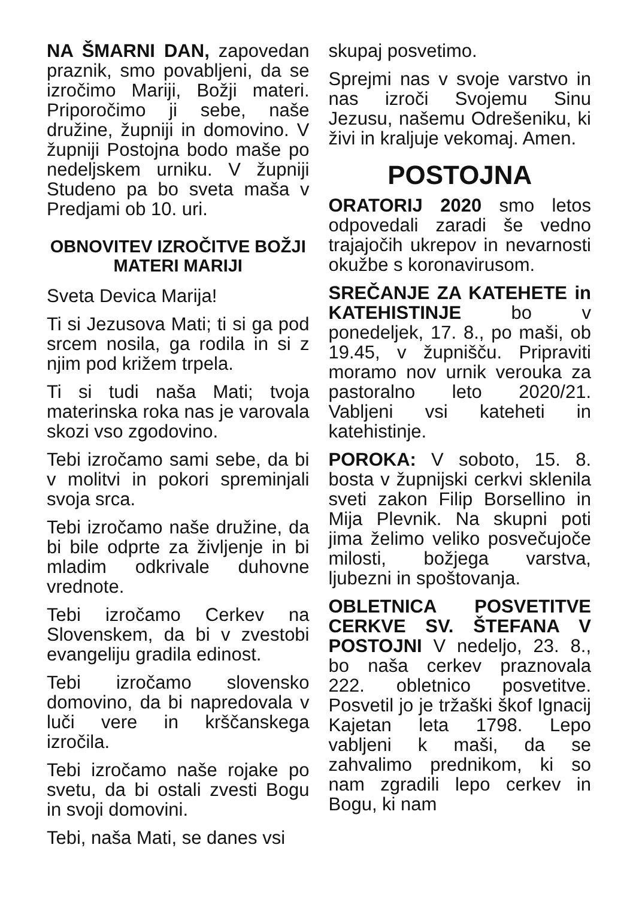NA ŠMARNI DAN, zapovedan praznik, smo povabljeni, da se izročimo Mariji, Božji materi. Priporočimo ji sebe, naše družine, župniji in domovino. V župniji Postojna bodo maše po nedeljskem urniku. V župniji Studeno pa bo sveta maša v Predjami ob 10. uri.
OBNOVITEV IZROČITVE BOŽJI MATERI MARIJI
Sveta Devica Marija!
Ti si Jezusova Mati; ti si ga pod srcem nosila, ga rodila in si z njim pod križem trpela.
Ti si tudi naša Mati; tvoja materinska roka nas je varovala skozi vso zgodovino.
Tebi izročamo sami sebe, da bi v molitvi in pokori spreminjali svoja srca.
Tebi izročamo naše družine, da bi bile odprte za življenje in bi mladim odkrivale duhovne vrednote.
Tebi izročamo Cerkev na Slovenskem, da bi v zvestobi evangeliju gradila edinost.
Tebi izročamo slovensko domovino, da bi napredovala v luči vere in krščanskega izročila.
Tebi izročamo naše rojake po svetu, da bi ostali zvesti Bogu in svoji domovini.
Tebi, naša Mati, se danes vsi
skupaj posvetimo.
Sprejmi nas v svoje varstvo in nas izroči Svojemu Sinu Jezusu, našemu Odrešeniku, ki živi in kraljuje vekomaj. Amen.
POSTOJNA
ORATORIJ 2020 smo letos odpovedali zaradi še vedno trajajočih ukrepov in nevarnosti okužbe s koronavirusom.
SREČANJE ZA KATEHETE in KATEHISTINJE bo v ponedeljek, 17. 8., po maši, ob 19.45, v župnišču. Pripraviti moramo nov urnik verouka za pastoralno leto 2020/21. Vabljeni vsi kateheti in katehistinje.
POROKA: V soboto, 15. 8. bosta v župnijski cerkvi sklenila sveti zakon Filip Borsellino in Mija Plevnik. Na skupni poti jima želimo veliko posvečujoče milosti, božjega varstva, ljubezni in spoštovanja.
OBLETNICA POSVETITVE CERKVE SV. ŠTEFANA V POSTOJNI V nedeljo, 23. 8., bo naša cerkev praznovala 222. obletnico posvetitve. Posvetil jo je tržaški škof Ignacij Kajetan leta 1798. Lepo vabljeni k maši, da se zahvalimo prednikom, ki so nam zgradili lepo cerkev in Bogu, ki nam